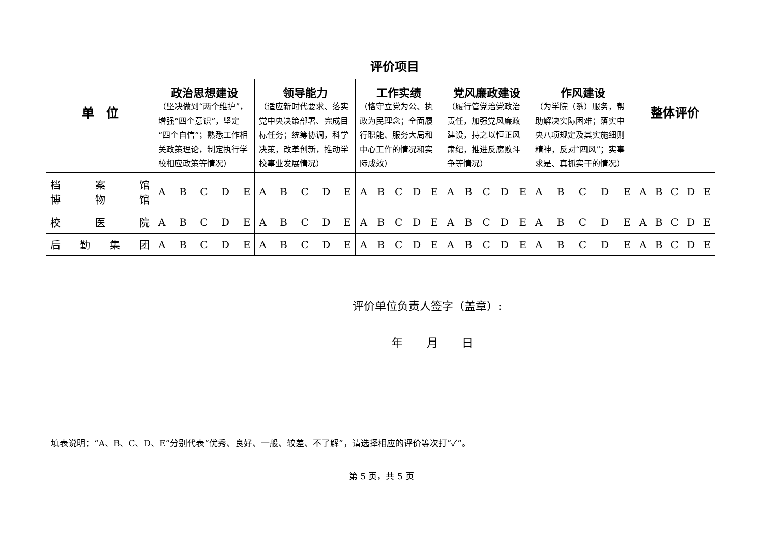| 单 位 | 评价项目 | | | | | 整体评价 |
| --- | --- | --- | --- | --- | --- | --- |
| | 政治思想建设 （坚决做到“两个维护”，增强“四个意识”，坚定“四个自信”；熟悉工作相关政策理论，制定执行学校相应政策等情况） | 领导能力 （适应新时代要求、落实党中央决策部署、完成目标任务；统筹协调，科学决策，改革创新，推动学校事业发展情况） | 工作实绩 （恪守立党为公、执政为民理念；全面履行职能、服务大局和中心工作的情况和实际成效） | 党风廉政建设 （履行管党治党政治责任，加强党风廉政建设，持之以恒正风肃纪，推进反腐败斗争等情况） | 作风建设 （为学院（系）服务，帮助解决实际困难；落实中央八项规定及其实施细则精神，反对“四风”；实事求是、真抓实干的情况） | |
| 档 案 馆 博 物 馆 | A B C D E | A B C D E | A B C D E | A B C D E | A B C D E | A B C D E |
| 校 医 院 | A B C D E | A B C D E | A B C D E | A B C D E | A B C D E | A B C D E |
| 后 勤 集 团 | A B C D E | A B C D E | A B C D E | A B C D E | A B C D E | A B C D E |
评价单位负责人签字（盖章）:
年 月 日
填表说明：“A、B、C、D、E”分别代表“优秀、良好、一般、较差、不了解”，请选择相应的评价等次打“✓”。
第 5 页，共 5 页